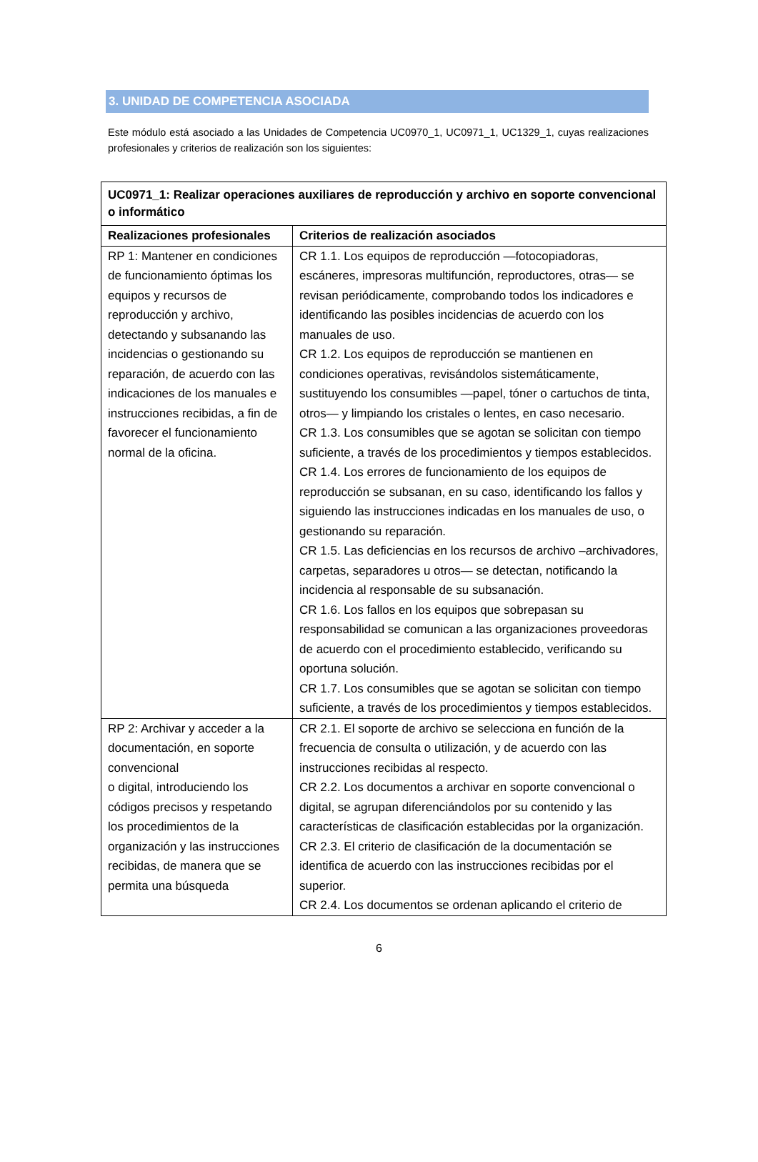3. UNIDAD DE COMPETENCIA ASOCIADA
Este módulo está asociado a las Unidades de Competencia UC0970_1, UC0971_1, UC1329_1, cuyas realizaciones profesionales y criterios de realización son los siguientes:
| UC0971_1: Realizar operaciones auxiliares de reproducción y archivo en soporte convencional o informático | |
| --- | --- |
| Realizaciones profesionales | Criterios de realización asociados |
| RP 1: Mantener en condiciones de funcionamiento óptimas los equipos y recursos de reproducción y archivo, detectando y subsanando las incidencias o gestionando su reparación, de acuerdo con las indicaciones de los manuales e instrucciones recibidas, a fin de favorecer el funcionamiento normal de la oficina. | CR 1.1. Los equipos de reproducción —fotocopiadoras, escáneres, impresoras multifunción, reproductores, otras— se revisan periódicamente, comprobando todos los indicadores e identificando las posibles incidencias de acuerdo con los manuales de uso. CR 1.2. Los equipos de reproducción se mantienen en condiciones operativas, revisándolos sistemáticamente, sustituyendo los consumibles —papel, tóner o cartuchos de tinta, otros— y limpiando los cristales o lentes, en caso necesario. CR 1.3. Los consumibles que se agotan se solicitan con tiempo suficiente, a través de los procedimientos y tiempos establecidos. CR 1.4. Los errores de funcionamiento de los equipos de reproducción se subsanan, en su caso, identificando los fallos y siguiendo las instrucciones indicadas en los manuales de uso, o gestionando su reparación. CR 1.5. Las deficiencias en los recursos de archivo –archivadores, carpetas, separadores u otros— se detectan, notificando la incidencia al responsable de su subsanación. CR 1.6. Los fallos en los equipos que sobrepasan su responsabilidad se comunican a las organizaciones proveedoras de acuerdo con el procedimiento establecido, verificando su oportuna solución. CR 1.7. Los consumibles que se agotan se solicitan con tiempo suficiente, a través de los procedimientos y tiempos establecidos. |
| RP 2: Archivar y acceder a la documentación, en soporte convencional o digital, introduciendo los códigos precisos y respetando los procedimientos de la organización y las instrucciones recibidas, de manera que se permita una búsqueda | CR 2.1. El soporte de archivo se selecciona en función de la frecuencia de consulta o utilización, y de acuerdo con las instrucciones recibidas al respecto. CR 2.2. Los documentos a archivar en soporte convencional o digital, se agrupan diferenciándolos por su contenido y las características de clasificación establecidas por la organización. CR 2.3. El criterio de clasificación de la documentación se identifica de acuerdo con las instrucciones recibidas por el superior. CR 2.4. Los documentos se ordenan aplicando el criterio de |
6